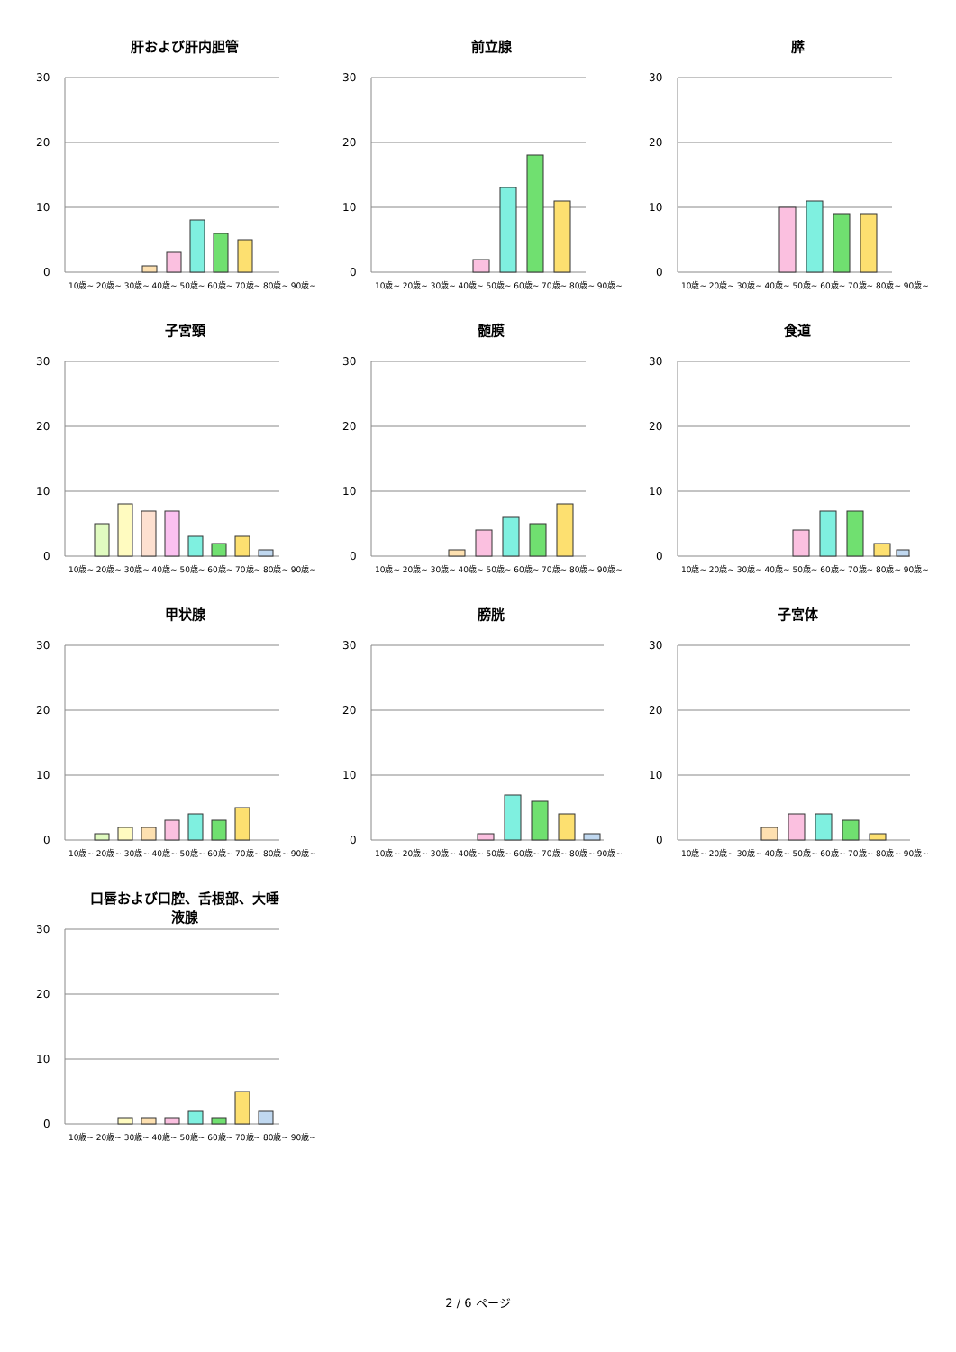肝および肝内胆管
30
20
10
0
10歳~ 20歳~ 30歳~ 40歳~ 50歳~ 60歳~ 70歳~ 80歳~ 90歳~
前立腺
30
20
10
0
10歳~ 20歳~ 30歳~ 40歳~ 50歳~ 60歳~ 70歳~ 80歳~ 90歳~
膵
30
20
10
0
10歳~ 20歳~ 30歳~ 40歳~ 50歳~ 60歳~ 70歳~ 80歳~ 90歳~
子宮頸
30
20
10
0
10歳~ 20歳~ 30歳~ 40歳~ 50歳~ 60歳~ 70歳~ 80歳~ 90歳~
髄膜
30
20
10
0
10歳~ 20歳~ 30歳~ 40歳~ 50歳~ 60歳~ 70歳~ 80歳~ 90歳~
食道
30
20
10
0
10歳~ 20歳~ 30歳~ 40歳~ 50歳~ 60歳~ 70歳~ 80歳~ 90歳~
甲状腺
30
20
10
0
10歳~ 20歳~ 30歳~ 40歳~ 50歳~ 60歳~ 70歳~ 80歳~ 90歳~
膀胱
30
20
10
0
10歳~ 20歳~ 30歳~ 40歳~ 50歳~ 60歳~ 70歳~ 80歳~ 90歳~
子宮体
30
20
10
0
10歳~ 20歳~ 30歳~ 40歳~ 50歳~ 60歳~ 70歳~ 80歳~ 90歳~
口唇および口腔、舌根部、大唾
液腺
30
20
10
0
10歳~ 20歳~ 30歳~ 40歳~ 50歳~ 60歳~ 70歳~ 80歳~ 90歳~
2 / 6 ページ